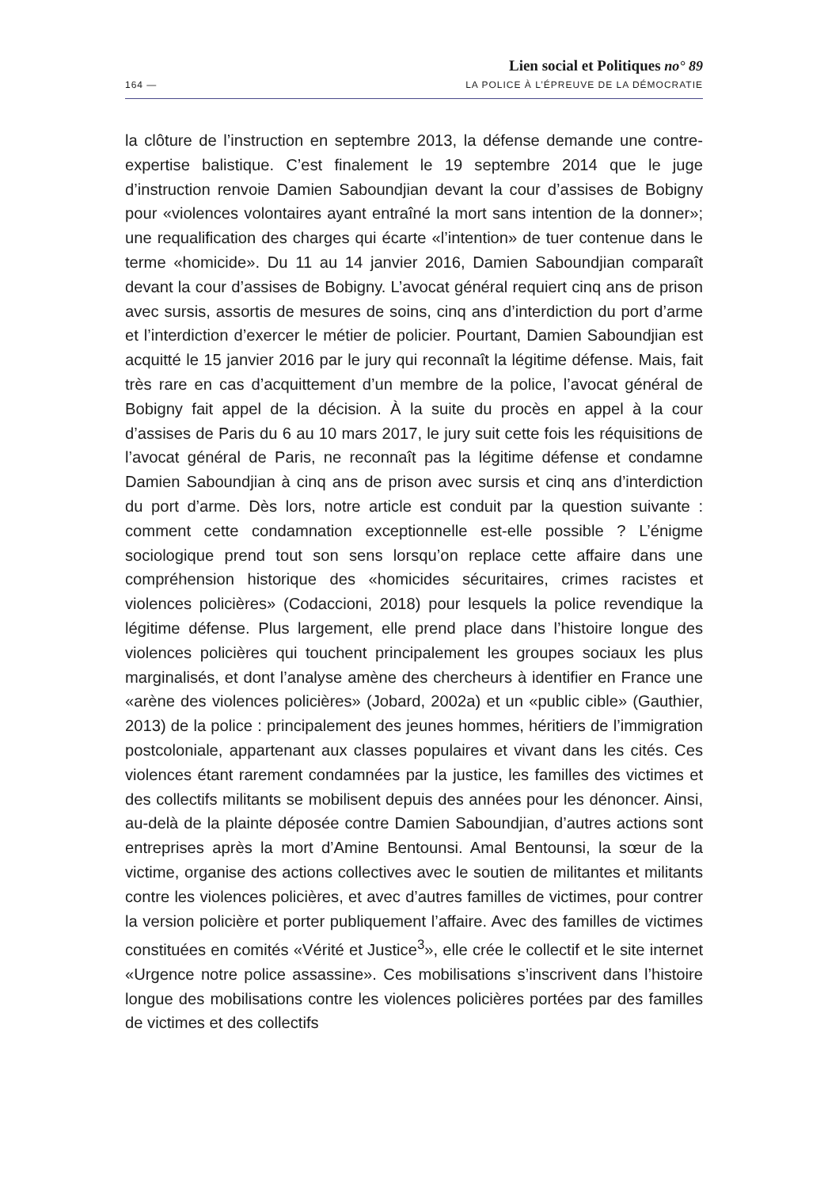Lien social et Politiques no° 89
164 — LA POLICE À L’ÉPREUVE DE LA DÉMOCRATIE
la clôture de l’instruction en septembre 2013, la défense demande une contre-expertise balistique. C’est finalement le 19 septembre 2014 que le juge d’instruction renvoie Damien Saboundjian devant la cour d’assises de Bobigny pour «violences volontaires ayant entraîné la mort sans intention de la donner»; une requalification des charges qui écarte «l’intention» de tuer contenue dans le terme «homicide». Du 11 au 14 janvier 2016, Damien Saboundjian comparaît devant la cour d’assises de Bobigny. L’avocat général requiert cinq ans de prison avec sursis, assortis de mesures de soins, cinq ans d’interdiction du port d’arme et l’interdiction d’exercer le métier de policier. Pourtant, Damien Saboundjian est acquitté le 15 janvier 2016 par le jury qui reconnaît la légitime défense. Mais, fait très rare en cas d’acquittement d’un membre de la police, l’avocat général de Bobigny fait appel de la décision. À la suite du procès en appel à la cour d’assises de Paris du 6 au 10 mars 2017, le jury suit cette fois les réquisitions de l’avocat général de Paris, ne reconnaît pas la légitime défense et condamne Damien Saboundjian à cinq ans de prison avec sursis et cinq ans d’interdiction du port d’arme. Dès lors, notre article est conduit par la question suivante : comment cette condamnation exceptionnelle est-elle possible ? L’énigme sociologique prend tout son sens lorsqu’on replace cette affaire dans une compréhension historique des «homicides sécuritaires, crimes racistes et violences policières» (Codaccioni, 2018) pour lesquels la police revendique la légitime défense. Plus largement, elle prend place dans l’histoire longue des violences policières qui touchent principalement les groupes sociaux les plus marginalisés, et dont l’analyse amène des chercheurs à identifier en France une «arène des violences policières» (Jobard, 2002a) et un «public cible» (Gauthier, 2013) de la police : principalement des jeunes hommes, héritiers de l’immigration postcoloniale, appartenant aux classes populaires et vivant dans les cités. Ces violences étant rarement condamnées par la justice, les familles des victimes et des collectifs militants se mobilisent depuis des années pour les dénoncer. Ainsi, au-delà de la plainte déposée contre Damien Saboundjian, d’autres actions sont entreprises après la mort d’Amine Bentounsi. Amal Bentounsi, la sœur de la victime, organise des actions collectives avec le soutien de militantes et militants contre les violences policières, et avec d’autres familles de victimes, pour contrer la version policière et porter publiquement l’affaire. Avec des familles de victimes constituées en comités «Vérité et Justice<sup>3</sup>», elle crée le collectif et le site internet «Urgence notre police assassine». Ces mobilisations s’inscrivent dans l’histoire longue des mobilisations contre les violences policières portées par des familles de victimes et des collectifs